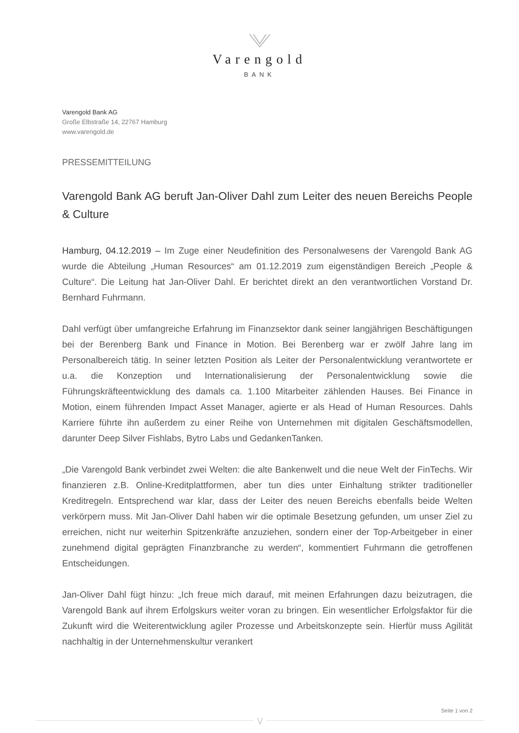Varengold
BANK
Varengold Bank AG
Große Elbstraße 14, 22767 Hamburg
www.varengold.de
PRESSEMITTEILUNG
Varengold Bank AG beruft Jan-Oliver Dahl zum Leiter des neuen Bereichs People & Culture
Hamburg, 04.12.2019 – Im Zuge einer Neudefinition des Personalwesens der Varengold Bank AG wurde die Abteilung „Human Resources“ am 01.12.2019 zum eigenständigen Bereich „People & Culture“. Die Leitung hat Jan-Oliver Dahl. Er berichtet direkt an den verantwortlichen Vorstand Dr. Bernhard Fuhrmann.
Dahl verfügt über umfangreiche Erfahrung im Finanzsektor dank seiner langjährigen Beschäftigungen bei der Berenberg Bank und Finance in Motion. Bei Berenberg war er zwölf Jahre lang im Personalbereich tätig. In seiner letzten Position als Leiter der Personalentwicklung verantwortete er u.a. die Konzeption und Internationalisierung der Personalentwicklung sowie die Führungskräfteentwicklung des damals ca. 1.100 Mitarbeiter zählenden Hauses. Bei Finance in Motion, einem führenden Impact Asset Manager, agierte er als Head of Human Resources. Dahls Karriere führte ihn außerdem zu einer Reihe von Unternehmen mit digitalen Geschäftsmodellen, darunter Deep Silver Fishlabs, Bytro Labs und GedankenTanken.
„Die Varengold Bank verbindet zwei Welten: die alte Bankenwelt und die neue Welt der FinTechs. Wir finanzieren z.B. Online-Kreditplattformen, aber tun dies unter Einhaltung strikter traditioneller Kreditregeln. Entsprechend war klar, dass der Leiter des neuen Bereichs ebenfalls beide Welten verkörpern muss. Mit Jan-Oliver Dahl haben wir die optimale Besetzung gefunden, um unser Ziel zu erreichen, nicht nur weiterhin Spitzenkräfte anzuziehen, sondern einer der Top-Arbeitgeber in einer zunehmend digital geprägten Finanzbranche zu werden“, kommentiert Fuhrmann die getroffenen Entscheidungen.
Jan-Oliver Dahl fügt hinzu: „Ich freue mich darauf, mit meinen Erfahrungen dazu beizutragen, die Varengold Bank auf ihrem Erfolgskurs weiter voran zu bringen. Ein wesentlicher Erfolgsfaktor für die Zukunft wird die Weiterentwicklung agiler Prozesse und Arbeitskonzepte sein. Hierfür muss Agilität nachhaltig in der Unternehmenskultur verankert
Seite 1 von 2
⋁